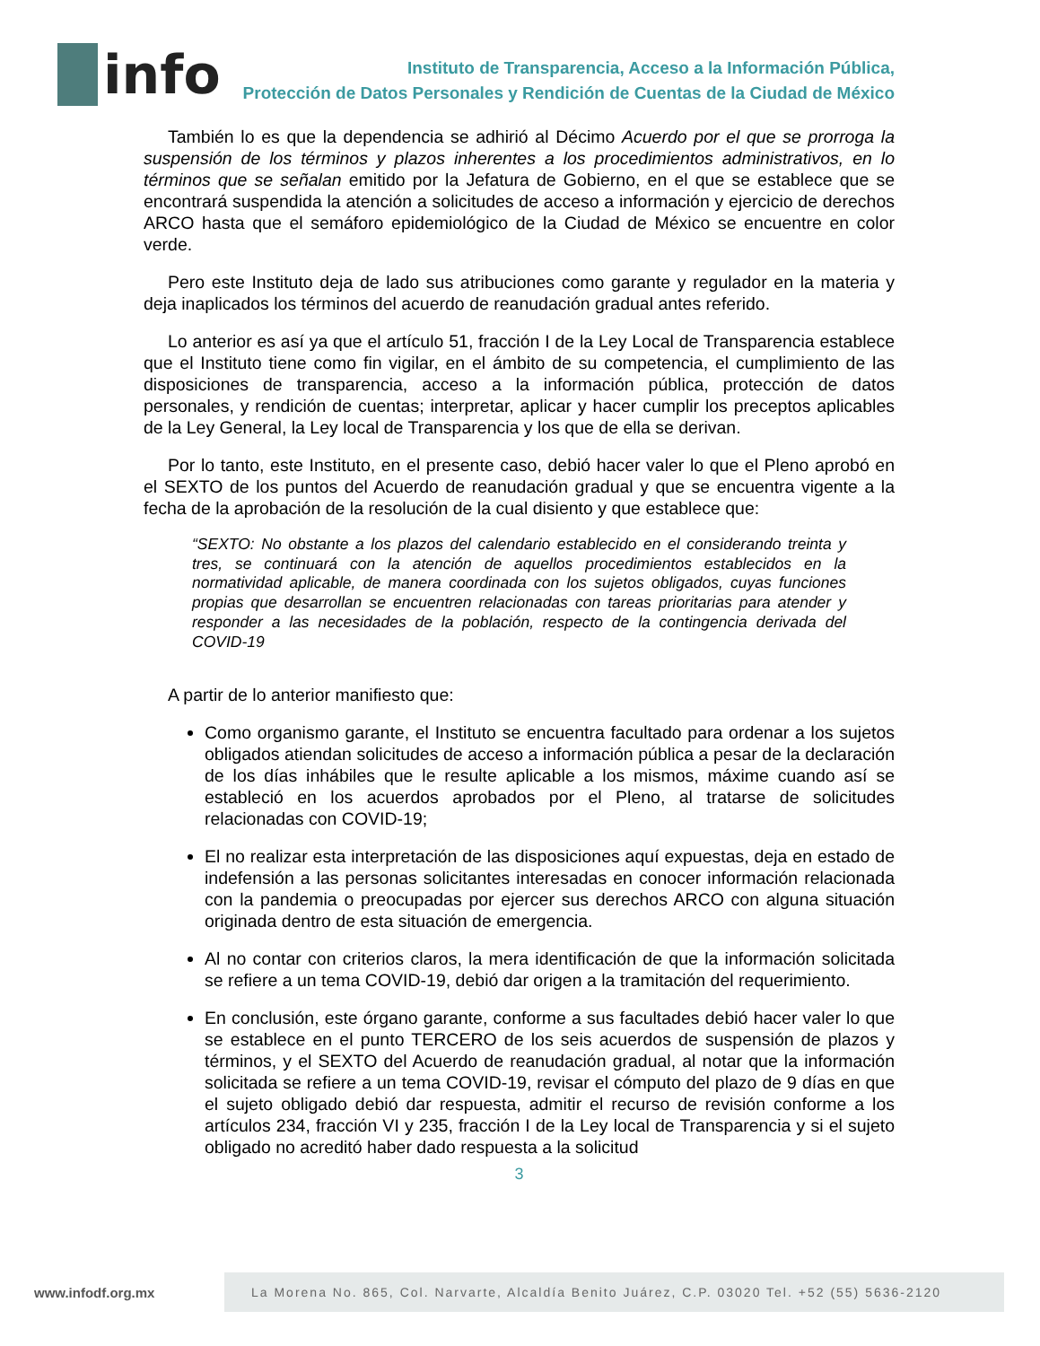info
Instituto de Transparencia, Acceso a la Información Pública,
Protección de Datos Personales y Rendición de Cuentas de la Ciudad de México
También lo es que la dependencia se adhirió al Décimo Acuerdo por el que se prorroga la suspensión de los términos y plazos inherentes a los procedimientos administrativos, en lo términos que se señalan emitido por la Jefatura de Gobierno, en el que se establece que se encontrará suspendida la atención a solicitudes de acceso a información y ejercicio de derechos ARCO hasta que el semáforo epidemiológico de la Ciudad de México se encuentre en color verde.
Pero este Instituto deja de lado sus atribuciones como garante y regulador en la materia y deja inaplicados los términos del acuerdo de reanudación gradual antes referido.
Lo anterior es así ya que el artículo 51, fracción I de la Ley Local de Transparencia establece que el Instituto tiene como fin vigilar, en el ámbito de su competencia, el cumplimiento de las disposiciones de transparencia, acceso a la información pública, protección de datos personales, y rendición de cuentas; interpretar, aplicar y hacer cumplir los preceptos aplicables de la Ley General, la Ley local de Transparencia y los que de ella se derivan.
Por lo tanto, este Instituto, en el presente caso, debió hacer valer lo que el Pleno aprobó en el SEXTO de los puntos del Acuerdo de reanudación gradual y que se encuentra vigente a la fecha de la aprobación de la resolución de la cual disiento y que establece que:
“SEXTO: No obstante a los plazos del calendario establecido en el considerando treinta y tres, se continuará con la atención de aquellos procedimientos establecidos en la normatividad aplicable, de manera coordinada con los sujetos obligados, cuyas funciones propias que desarrollan se encuentren relacionadas con tareas prioritarias para atender y responder a las necesidades de la población, respecto de la contingencia derivada del COVID-19
A partir de lo anterior manifiesto que:
Como organismo garante, el Instituto se encuentra facultado para ordenar a los sujetos obligados atiendan solicitudes de acceso a información pública a pesar de la declaración de los días inhábiles que le resulte aplicable a los mismos, máxime cuando así se estableció en los acuerdos aprobados por el Pleno, al tratarse de solicitudes relacionadas con COVID-19;
El no realizar esta interpretación de las disposiciones aquí expuestas, deja en estado de indefensión a las personas solicitantes interesadas en conocer información relacionada con la pandemia o preocupadas por ejercer sus derechos ARCO con alguna situación originada dentro de esta situación de emergencia.
Al no contar con criterios claros, la mera identificación de que la información solicitada se refiere a un tema COVID-19, debió dar origen a la tramitación del requerimiento.
En conclusión, este órgano garante, conforme a sus facultades debió hacer valer lo que se establece en el punto TERCERO de los seis acuerdos de suspensión de plazos y términos, y el SEXTO del Acuerdo de reanudación gradual, al notar que la información solicitada se refiere a un tema COVID-19, revisar el cómputo del plazo de 9 días en que el sujeto obligado debió dar respuesta, admitir el recurso de revisión conforme a los artículos 234, fracción VI y 235, fracción I de la Ley local de Transparencia y si el sujeto obligado no acreditó haber dado respuesta a la solicitud
3
www.infodf.org.mx
La Morena No. 865, Col. Narvarte, Alcaldía Benito Juárez, C.P. 03020 Tel. +52 (55) 5636-2120